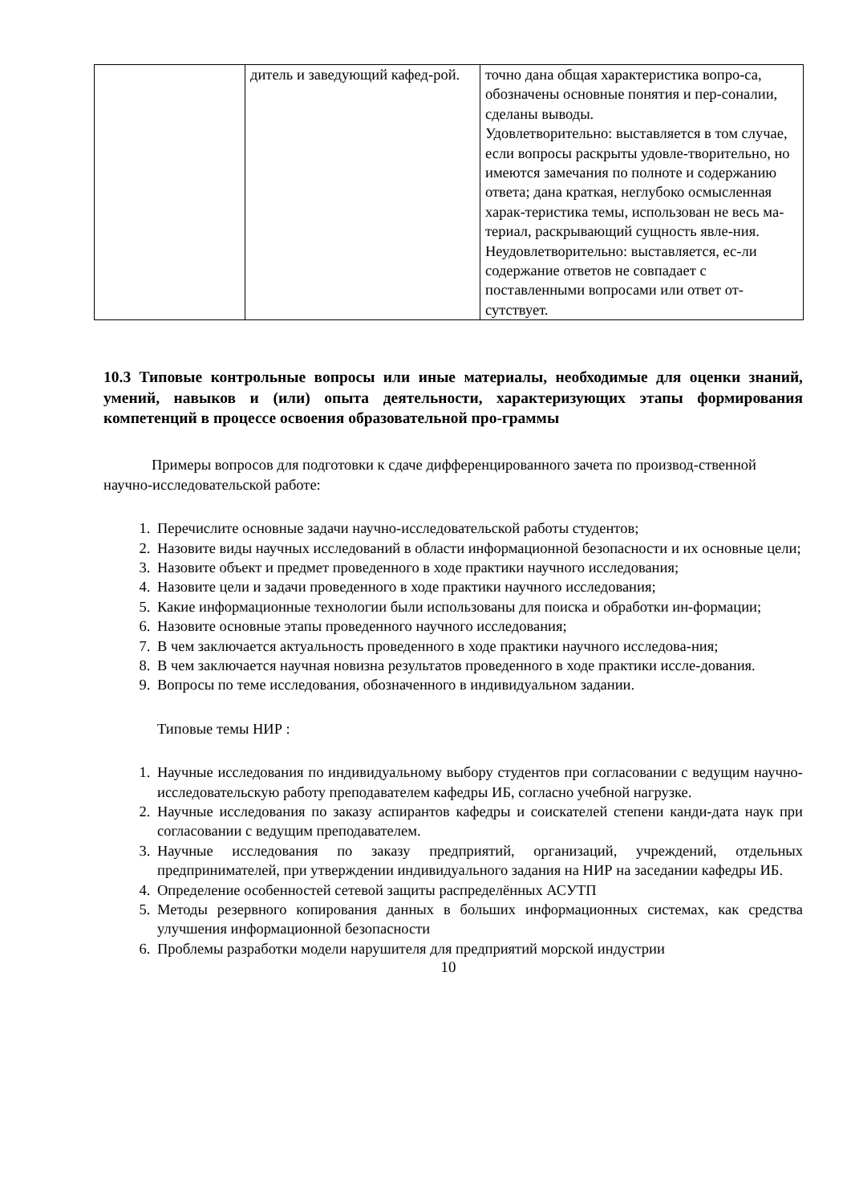| | дитель и заведующий кафед-рой. | точно дана общая характеристика вопро-са, обозначены основные понятия и пер-соналии, сделаны выводы. Удовлетворительно: выставляется в том случае, если вопросы раскрыты удовле-творительно, но имеются замечания по полноте и содержанию ответа; дана краткая, неглубоко осмысленная харак-теристика темы, использован не весь ма-териал, раскрывающий сущность явле-ния. Неудовлетворительно: выставляется, ес-ли содержание ответов не совпадает с поставленными вопросами или ответ от-сутствует. |
10.3 Типовые контрольные вопросы или иные материалы, необходимые для оценки знаний, умений, навыков и (или) опыта деятельности, характеризующих этапы формирования компетенций в процессе освоения образовательной про-граммы
Примеры вопросов для подготовки к сдаче дифференцированного зачета по производ-ственной научно-исследовательской работе:
1. Перечислите основные задачи научно-исследовательской работы студентов;
2. Назовите виды научных исследований в области информационной безопасности и их основные цели;
3. Назовите объект и предмет проведенного в ходе практики научного исследования;
4. Назовите цели и задачи проведенного в ходе практики научного исследования;
5. Какие информационные технологии были использованы для поиска и обработки ин-формации;
6. Назовите основные этапы проведенного научного исследования;
7. В чем заключается актуальность проведенного в ходе практики научного исследова-ния;
8. В чем заключается научная новизна результатов проведенного в ходе практики иссле-дования.
9. Вопросы по теме исследования, обозначенного в индивидуальном задании.
Типовые темы НИР :
1. Научные исследования по индивидуальному выбору студентов при согласовании с ведущим научно-исследовательскую работу преподавателем кафедры ИБ, согласно учебной нагрузке.
2. Научные исследования по заказу аспирантов кафедры и соискателей степени канди-дата наук при согласовании с ведущим преподавателем.
3. Научные исследования по заказу предприятий, организаций, учреждений, отдельных предпринимателей, при утверждении индивидуального задания на НИР на заседании кафедры ИБ.
4. Определение особенностей сетевой защиты распределённых АСУТП
5. Методы резервного копирования данных в больших информационных системах, как средства улучшения информационной безопасности
6. Проблемы разработки модели нарушителя для предприятий морской индустрии
10